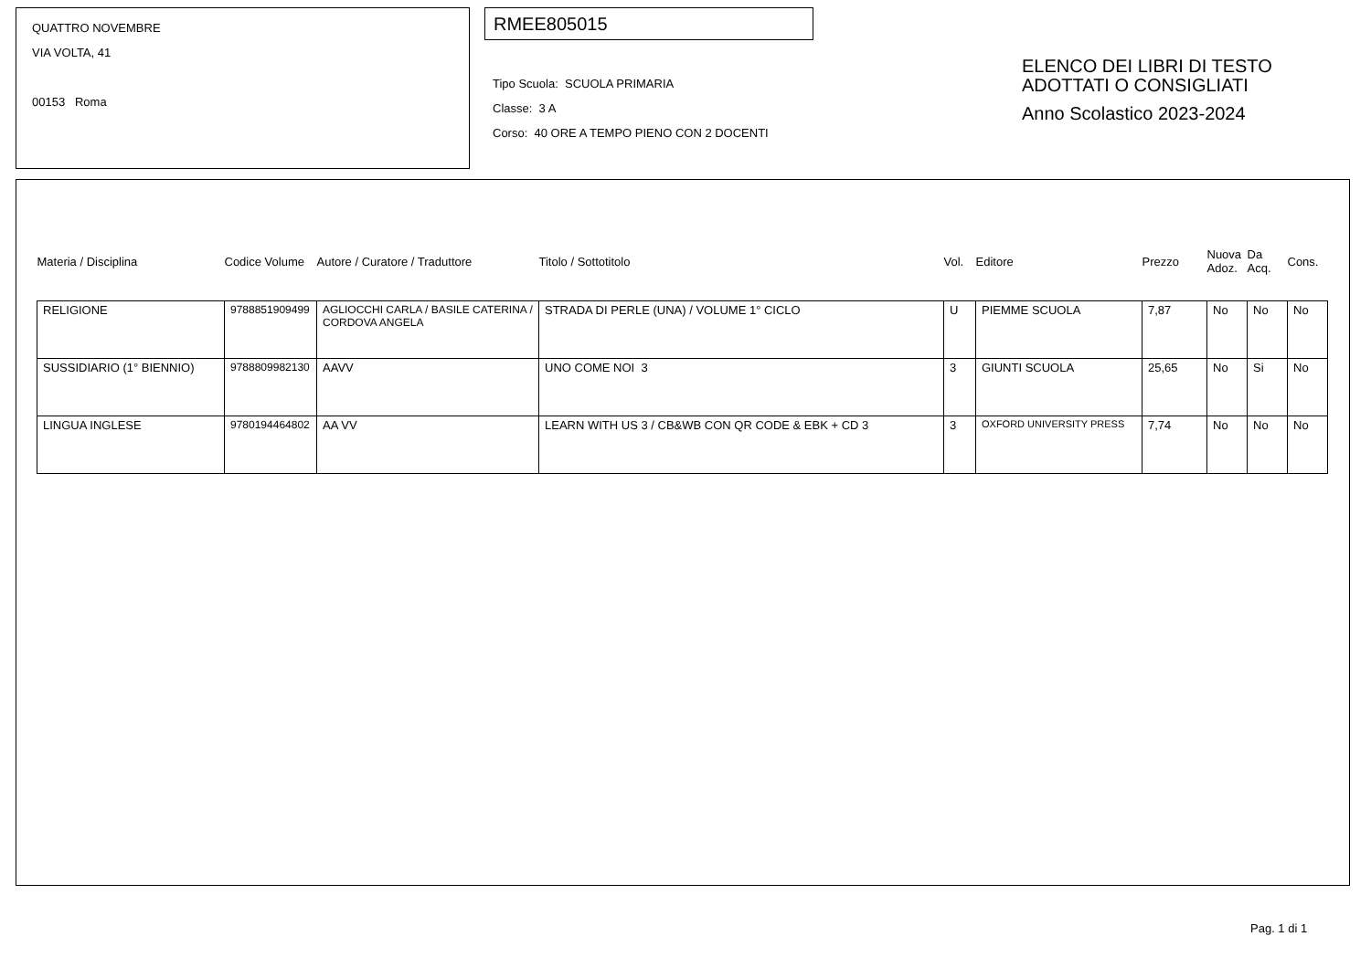QUATTRO NOVEMBRE
VIA VOLTA, 41
00153 Roma
RMEE805015
Tipo Scuola: SCUOLA PRIMARIA
Classe: 3 A
Corso: 40 ORE A TEMPO PIENO CON 2 DOCENTI
ELENCO DEI LIBRI DI TESTO
ADOTTATI O CONSIGLIATI
Anno Scolastico 2023-2024
| Materia / Disciplina | Codice Volume | Autore / Curatore / Traduttore | Titolo / Sottotitolo | Vol. | Editore | Prezzo | Nuova Adoz. | Da Acq. | Cons. |
| --- | --- | --- | --- | --- | --- | --- | --- | --- | --- |
| RELIGIONE | 9788851909499 | AGLIOCCHI CARLA / BASILE CATERINA / CORDOVA ANGELA | STRADA DI PERLE (UNA) / VOLUME 1° CICLO | U | PIEMME SCUOLA | 7,87 | No | No | No |
| SUSSIDIARIO (1° BIENNIO) | 9788809982130 | AAVV | UNO COME NOI 3 | 3 | GIUNTI SCUOLA | 25,65 | No | Si | No |
| LINGUA INGLESE | 9780194464802 | AA VV | LEARN WITH US 3 / CB&WB CON QR CODE & EBK + CD 3 | 3 | OXFORD UNIVERSITY PRESS | 7,74 | No | No | No |
Pag. 1 di 1